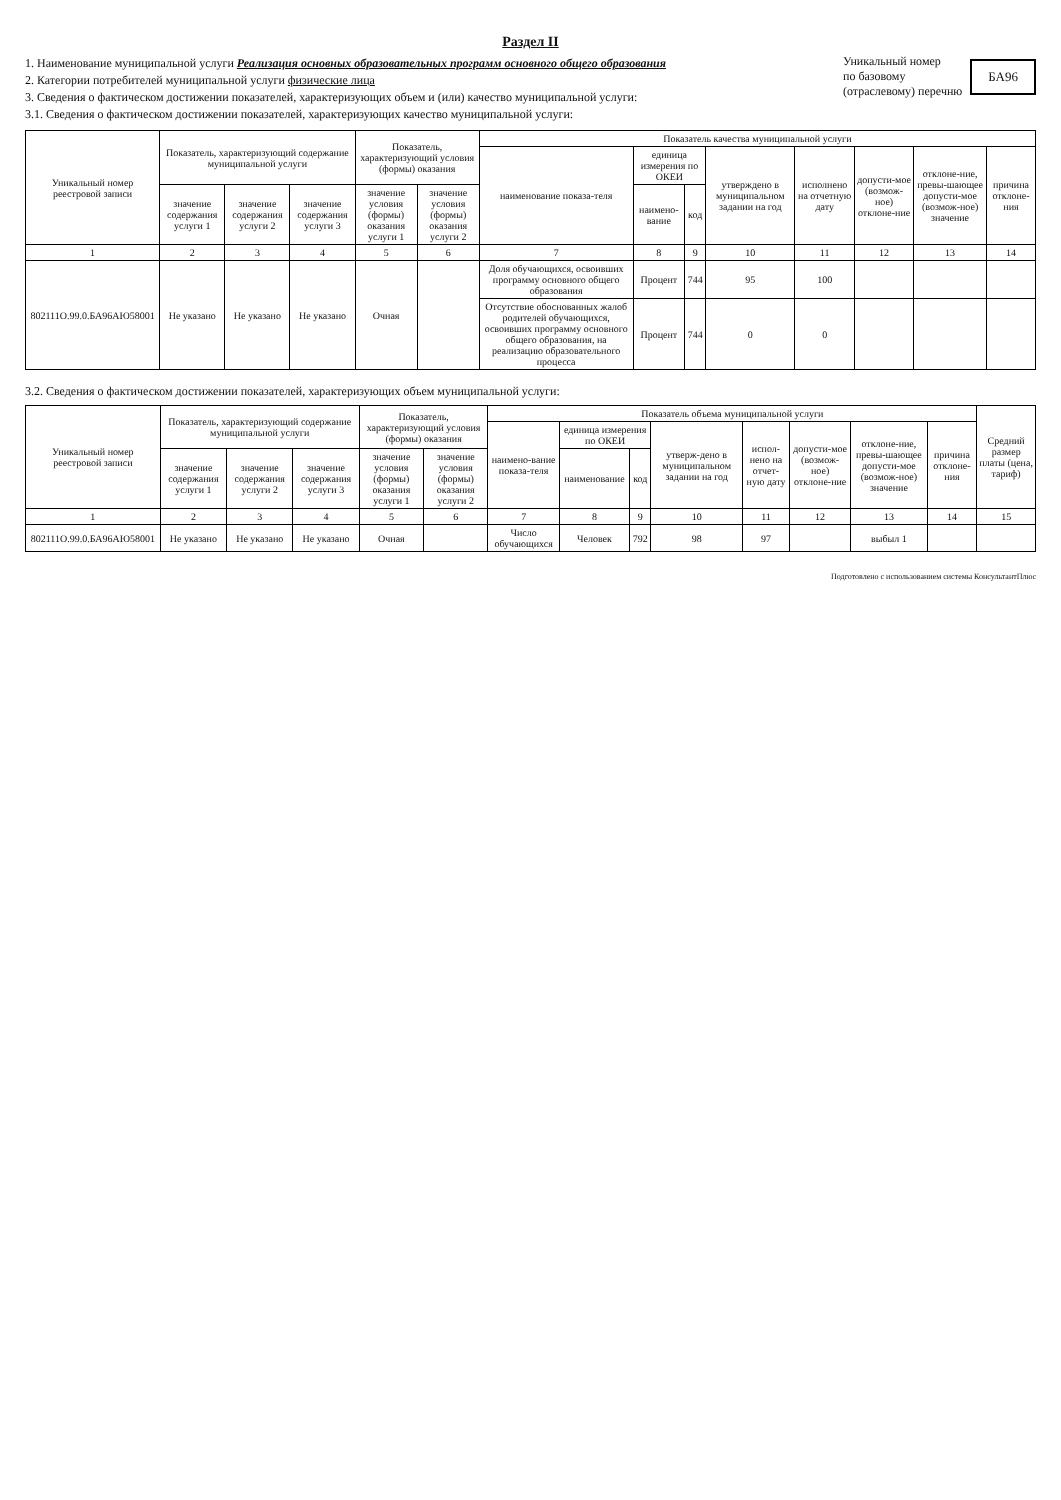Раздел II
1. Наименование муниципальной услуги Реализация основных образовательных программ основного общего образования
2. Категории потребителей муниципальной услуги физические лица
3. Сведения о фактическом достижении показателей, характеризующих объем и (или) качество муниципальной услуги:
3.1. Сведения о фактическом достижении показателей, характеризующих качество муниципальной услуги:
Уникальный номер
по базовому
(отраслевому) перечню БА96
| Уникальный номер реестровой записи | Показатель, характеризующий содержание муниципальной услуги | | | Показатель, характеризующий условия (формы) оказания | | Показатель качества муниципальной услуги | | | | | | | |
| --- | --- | --- | --- | --- | --- | --- | --- | --- | --- | --- | --- | --- | --- |
| | | | | | | наименование показа-теля | единица измерения по ОКЕИ | | утверждено в муниципальном задании на год | исполнено на отчетную дату | допусти-мое (возмож-ное) отклоне-ние | отклоне-ние, превы-шающее допусти-мое (возмож-ное) значение | причина отклоне-ния |
| | значение содержания услуги 1 | значение содержания услуги 2 | значение содержания услуги 3 | значение условия (формы) оказания услуги 1 | значение условия (формы) оказания услуги 2 | | наимено-вание | код | | | | | |
| 1 | 2 | 3 | 4 | 5 | 6 | 7 | 8 | 9 | 10 | 11 | 12 | 13 | 14 |
| 802111О.99.0.БА96АЮ58001 | Не указано | Не указано | Не указано | Очная | | Доля обучающихся, освоивших программу основного общего образования | Процент | 744 | 95 | 100 | | | |
| | | | | | | Отсутствие обоснованных жалоб родителей обучающихся, освоивших программу основного общего образования, на реализацию образовательного процесса | Процент | 744 | 0 | 0 | | | |
3.2. Сведения о фактическом достижении показателей, характеризующих объем муниципальной услуги:
| Уникальный номер реестровой записи | Показатель, характеризующий содержание муниципальной услуги | | | Показатель, характеризующий условия (формы) оказания | | Показатель объема муниципальной услуги | | | | | | | | Средний размер платы (цена, тариф) |
| --- | --- | --- | --- | --- | --- | --- | --- | --- | --- | --- | --- | --- | --- | --- |
| | | | | | | наимено-вание показа-теля | единица измерения по ОКЕИ | | утверж-дено в муниципальном задании на год | испол-нено на отчет-ную дату | допусти-мое (возмож-ное) отклоне-ние | отклоне-ние, превы-шающее допусти-мое (возмож-ное) значение | причина отклоне-ния | |
| | значение содержания услуги 1 | значение содержания услуги 2 | значение содержания услуги 3 | значение условия (формы) оказания услуги 1 | значение условия (формы) оказания услуги 2 | | наименование | код | | | | | | |
| 1 | 2 | 3 | 4 | 5 | 6 | 7 | 8 | 9 | 10 | 11 | 12 | 13 | 14 | 15 |
| 802111О.99.0.БА96АЮ58001 | Не указано | Не указано | Не указано | Очная | | Число обучающихся | Человек | 792 | 98 | 97 | | выбыл 1 | | |
Подготовлено с использованием системы КонсультантПлюс